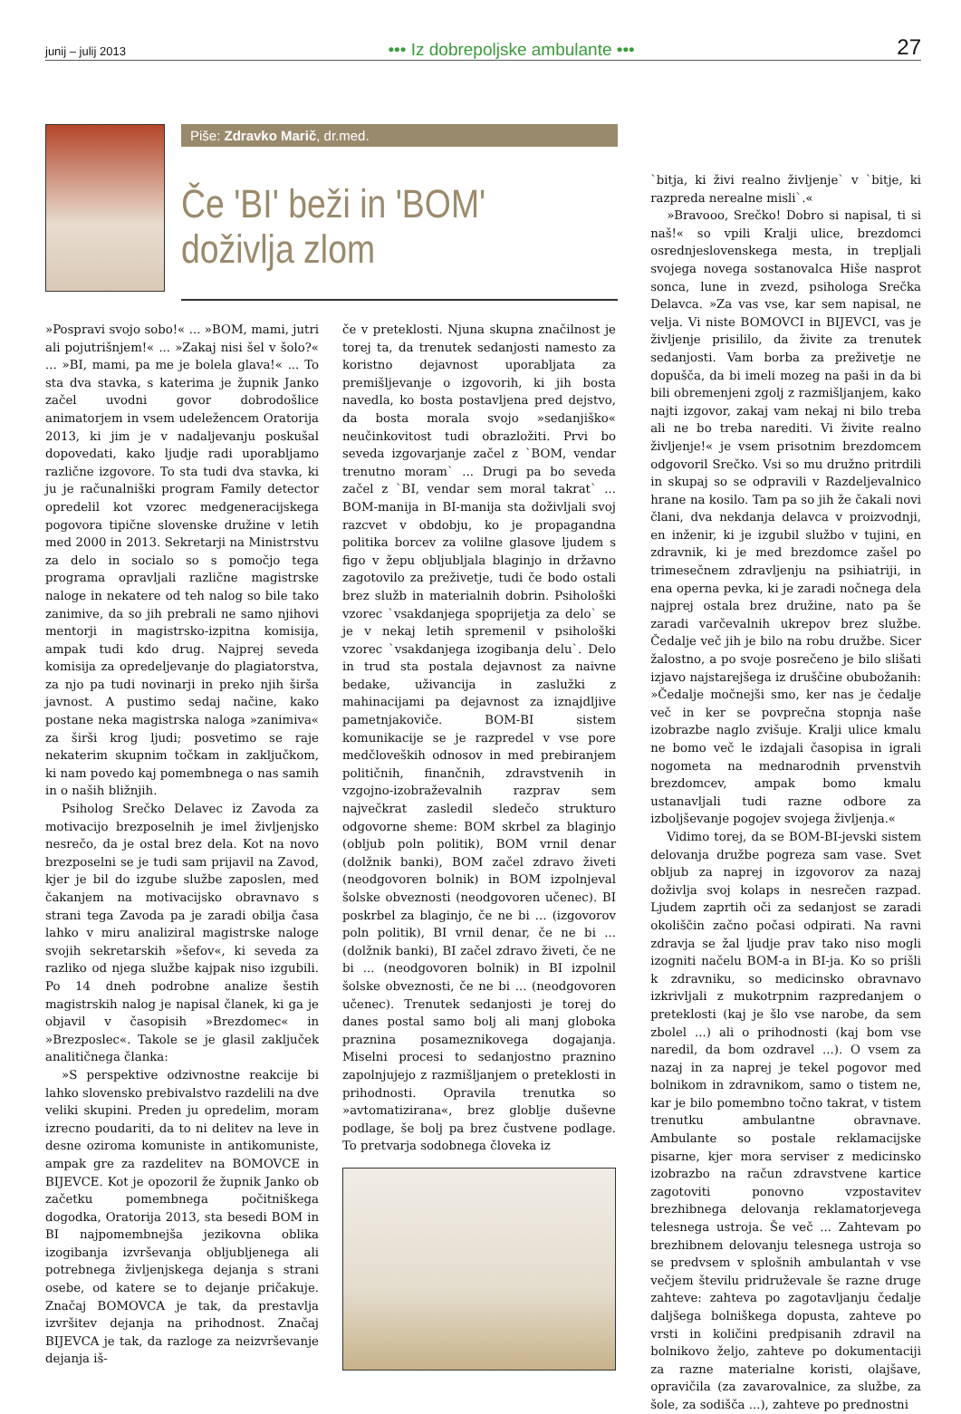junij – julij 2013 ••• Iz dobrepoljske ambulante ••• 27
Piše: Zdravko Marič, dr.med.
Če 'BI' beži in 'BOM' doživlja zlom
»Pospravi svojo sobo!« ... »BOM, mami, jutri ali pojutrišnjem!« ... »Zakaj nisi šel v šolo?« ... »BI, mami, pa me je bolela glava!« ... To sta dva stavka, s katerima je župnik Janko začel uvodni govor dobrodošlice animatorjem in vsem udeležencem Oratorija 2013, ki jim je v nadaljevanju poskušal dopovedati, kako ljudje radi uporabljamo različne izgovore. To sta tudi dva stavka, ki ju je računalniški program Family detector opredelil kot vzorec medgeneracijskega pogovora tipične slovenske družine v letih med 2000 in 2013. Sekretarji na Ministrstvu za delo in socialo so s pomočjo tega programa opravljali različne magistrske naloge in nekatere od teh nalog so bile tako zanimive, da so jih prebrali ne samo njihovi mentorji in magistrsko-izpitna komisija, ampak tudi kdo drug. Najprej seveda komisija za opredeljevanje do plagiatorstva, za njo pa tudi novinarji in preko njih širša javnost. A pustimo sedaj načine, kako postane neka magistrska naloga »zanimiva« za širši krog ljudi; posvetimo se raje nekaterim skupnim točkam in zaključkom, ki nam povedo kaj pomembnega o nas samih in o naših bližnjih.
Psiholog Srečko Delavec iz Zavoda za motivacijo brezposelnih je imel življenjsko nesrečo, da je ostal brez dela. Kot na novo brezposelni se je tudi sam prijavil na Zavod, kjer je bil do izgube službe zaposlen, med čakanjem na motivacijsko obravnavo s strani tega Zavoda pa je zaradi obilja časa lahko v miru analiziral magistrske naloge svojih sekretarskih »šefov«, ki seveda za razliko od njega službe kajpak niso izgubili. Po 14 dneh podrobne analize šestih magistrskih nalog je napisal članek, ki ga je objavil v časopisih »Brezdomec« in »Brezposlec«. Takole se je glasil zaključek analitičnega članka:
»S perspektive odzivnostne reakcije bi lahko slovensko prebivalstvo razdelili na dve veliki skupini. Preden ju opredelim, moram izrecno poudariti, da to ni delitev na leve in desne oziroma komuniste in antikomuniste, ampak gre za razdelitev na BOMOVCE in BIJEVCE. Kot je opozoril že župnik Janko ob začetku pomembnega počitniškega dogodka, Oratorija 2013, sta besedi BOM in BI najpomembnejša jezikovna oblika izogibanja izvrševanja obljubljenega ali potrebnega življenjskega dejanja s strani osebe, od katere se to dejanje pričakuje. Značaj BOMOVCA je tak, da prestavlja izvršitev dejanja na prihodnost. Značaj BIJEVCA je tak, da razloge za neizvrševanje dejanja iš-
če v preteklosti. Njuna skupna značilnost je torej ta, da trenutek sedanjosti namesto za koristno dejavnost uporabljata za premišljevanje o izgovorih, ki jih bosta navedla, ko bosta postavljena pred dejstvo, da bosta morala svojo »sedanjiško« neučinkovitost tudi obrazložiti. Prvi bo seveda izgovarjanje začel z `BOM, vendar trenutno moram` ... Drugi pa bo seveda začel z `BI, vendar sem moral takrat` ... BOM-manija in BI-manija sta doživljali svoj razcvet v obdobju, ko je propagandna politika borcev za volilne glasove ljudem s figo v žepu obljubljala blaginjo in državno zagotovilo za preživetje, tudi če bodo ostali brez služb in materialnih dobrin. Psihološki vzorec `vsakdanjega spoprijetja za delo` se je v nekaj letih spremenil v psihološki vzorec `vsakdanjega izogibanja delu`. Delo in trud sta postala dejavnost za naivne bedake, uživancija in zaslužki z mahinacijami pa dejavnost za iznajdljive pametnjakoviče. BOM-BI sistem komunikacije se je razpredel v vse pore medčloveških odnosov in med prebiranjem političnih, finančnih, zdravstvenih in vzgojno-izobraževalnih razprav sem največkrat zasledil sledečo strukturo odgovorne sheme: BOM skrbel za blaginjo (obljub poln politik), BOM vrnil denar (dolžnik banki), BOM začel zdravo živeti (neodgovoren bolnik) in BOM izpolnjeval šolske obveznosti (neodgovoren učenec). BI poskrbel za blaginjo, če ne bi ... (izgovorov poln politik), BI vrnil denar, če ne bi ... (dolžnik banki), BI začel zdravo živeti, če ne bi ... (neodgovoren bolnik) in BI izpolnil šolske obveznosti, če ne bi ... (neodgovoren učenec). Trenutek sedanjosti je torej do danes postal samo bolj ali manj globoka praznina posameznikovega dogajanja. Miselni procesi to sedanjostno praznino zapolnjujejo z razmišljanjem o preteklosti in prihodnosti. Opravila trenutka so »avtomatizirana«, brez globlje duševne podlage, še bolj pa brez čustvene podlage. To pretvarja sodobnega človeka iz
`bitja, ki živi realno življenje` v `bitje, ki razpreda nerealne misli`.«
»Bravooo, Srečko! Dobro si napisal, ti si naš!« so vpili Kralji ulice, brezdomci osrednjeslovenskega mesta, in trepljali svojega novega sostanovalca Hiše nasprot sonca, lune in zvezd, psihologa Srečka Delavca. »Za vas vse, kar sem napisal, ne velja. Vi niste BOMOVCI in BIJEVCI, vas je življenje prisililo, da živite za trenutek sedanjosti. Vam borba za preživetje ne dopušča, da bi imeli mozeg na paši in da bi bili obremenjeni zgolj z razmišljanjem, kako najti izgovor, zakaj vam nekaj ni bilo treba ali ne bo treba narediti. Vi živite realno življenje!« je vsem prisotnim brezdomcem odgovoril Srečko. Vsi so mu družno pritrdili in skupaj so se odpravili v Razdeljevalnico hrane na kosilo. Tam pa so jih že čakali novi člani, dva nekdanja delavca v proizvodnji, en inženir, ki je izgubil službo v tujini, en zdravnik, ki je med brezdomce zašel po trimesečnem zdravljenju na psihiatriji, in ena operna pevka, ki je zaradi nočnega dela najprej ostala brez družine, nato pa še zaradi varčevalnih ukrepov brez službe. Čedalje več jih je bilo na robu družbe. Sicer žalostno, a po svoje posrečeno je bilo slišati izjavo najstarejšega iz druščine obubožanih: »Čedalje močnejši smo, ker nas je čedalje več in ker se povprečna stopnja naše izobrazbe naglo zvišuje. Kralji ulice kmalu ne bomo več le izdajali časopisa in igrali nogometa na mednarodnih prvenstvih brezdomcev, ampak bomo kmalu ustanavljali tudi razne odbore za izboljševanje pogojev svojega življenja.«
Vidimo torej, da se BOM-BI-jevski sistem delovanja družbe pogreza sam vase. Svet obljub za naprej in izgovorov za nazaj doživlja svoj kolaps in nesrečen razpad. Ljudem zaprtih oči za sedanjost se zaradi okoliščin začno počasi odpirati. Na ravni zdravja se žal ljudje prav tako niso mogli izogniti načelu BOM-a in BI-ja. Ko so prišli k zdravniku, so medicinsko obravnavo izkrivljali z mukotrpnim razpredanjem o preteklosti (kaj je šlo vse narobe, da sem zbolel ...) ali o prihodnosti (kaj bom vse naredil, da bom ozdravel ...). O vsem za nazaj in za naprej je tekel pogovor med bolnikom in zdravnikom, samo o tistem ne, kar je bilo pomembno točno takrat, v tistem trenutku ambulantne obravnave. Ambulante so postale reklamacijske pisarne, kjer mora serviser z medicinsko izobrazbo na račun zdravstvene kartice zagotoviti ponovno vzpostavitev brezhibnega delovanja reklamatorjevega telesnega ustroja. Še več ... Zahtevam po brezhibnem delovanju telesnega ustroja so se predvsem v splošnih ambulantah v vse večjem številu pridruževale še razne druge zahteve: zahteva po zagotavljanju čedalje daljšega bolniškega dopusta, zahteve po vrsti in količini predpisanih zdravil na bolnikovo željo, zahteve po dokumentaciji za razne materialne koristi, olajšave, opravičila (za zavarovalnice, za službe, za šole, za sodišča ...), zahteve po prednostni